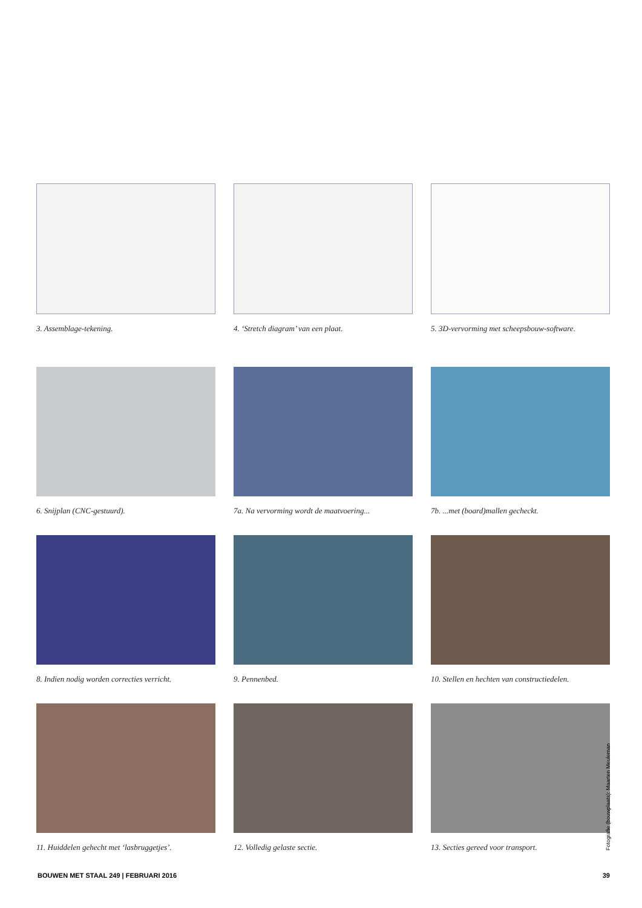3. Assemblage-tekening. 4. ‘Stretch diagram’ van een plaat.
5. 3D-vervorming met scheepsbouw-software.
6. Snijplan (CNC-gestuurd). 7a. Na vervorming wordt de maatvoering...
7b. ...met (board)mallen gecheckt.
8. Indien nodig worden correcties verricht.
9. Pennenbed. 10. Stellen en hechten van constructiedelen.
11. Huiddelen gehecht met ‘lasbruggetjes’.
12. Volledig gelaste sectie. 13. Secties gereed voor transport.
Fotografie (bouwplaats): Maarten Meuleman
BOUWEN MET STAAL 249 | FEBRUARI 2016 39